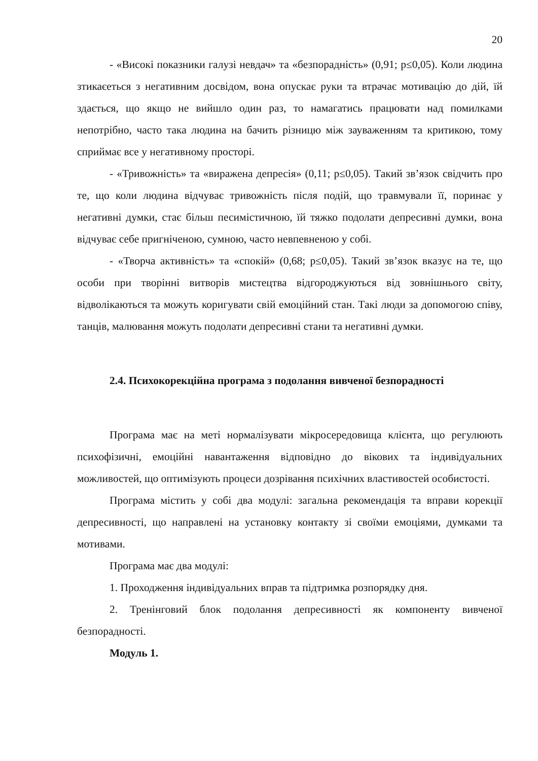20
- «Високі показники галузі невдач» та «безпорадність» (0,91; p≤0,05). Коли людина зтикаєеться з негативним досвідом, вона опускає руки та втрачає мотивацію до дій, їй здається, що якщо не вийшло один раз, то намагатись працювати над помилками непотрібно, часто така людина на бачить різницю між зауваженням та критикою, тому сприймає все у негативному просторі.
- «Тривожність» та «виражена депресія» (0,11; p≤0,05). Такий зв’язок свідчить про те, що коли людина відчуває тривожність після подій, що травмували її, поринає у негативні думки, стає більш песимістичною, їй тяжко подолати депресивні думки, вона відчуває себе пригніченою, сумною, часто невпевненою у собі.
- «Творча активність» та «спокій» (0,68; p≤0,05). Такий зв’язок вказує на те, що особи при творінні витворів мистецтва відгороджуються від зовнішнього світу, відволікаються та можуть коригувати свій емоційний стан. Такі люди за допомогою співу, танців, малювання можуть подолати депресивні стани та негативні думки.
2.4. Психокорекційна програма з подолання вивченої безпорадності
Програма має на меті нормалізувати мікросередовища клієнта, що регулюють психофізичні, емоційні навантаження відповідно до вікових та індивідуальних можливостей, що оптимізують процеси дозрівання психічних властивостей особистості.
Програма містить у собі два модулі: загальна рекомендація та вправи корекції депресивності, що направлені на установку контакту зі своїми емоціями, думками та мотивами.
Програма має два модулі:
1. Проходження індивідуальних вправ та підтримка розпорядку дня.
2. Тренінговий блок подолання депресивності як компоненту вивченої безпорадності.
Модуль 1.